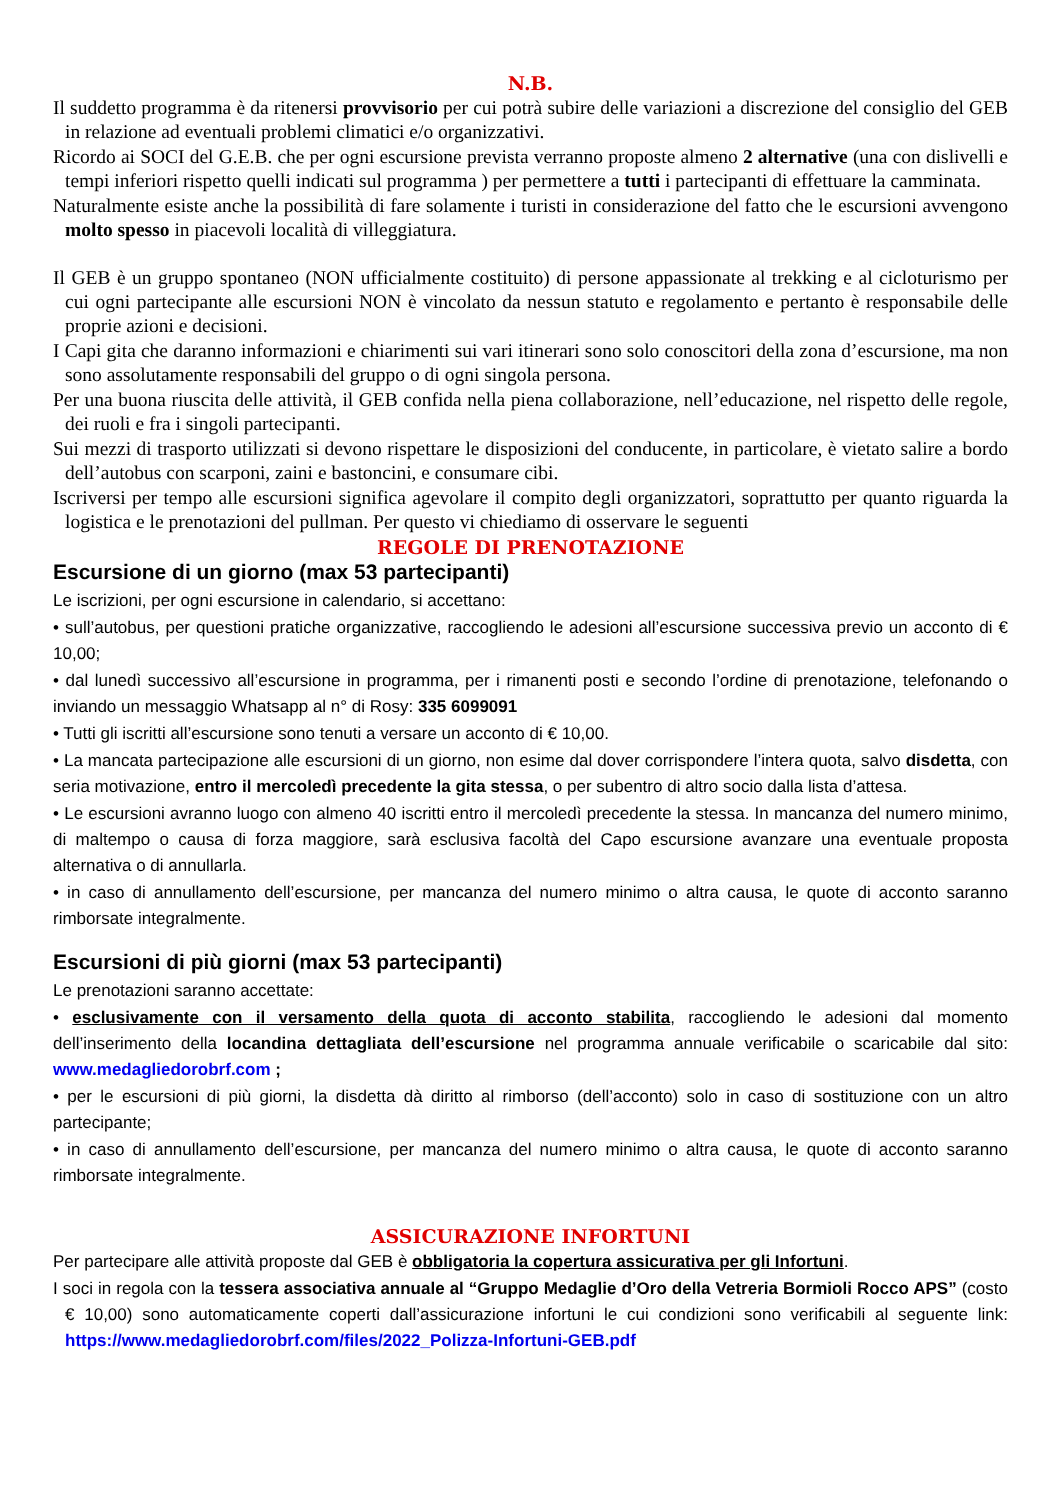N.B.
Il suddetto programma è da ritenersi provvisorio per cui potrà subire delle variazioni a discrezione del consiglio del GEB in relazione ad eventuali problemi climatici e/o organizzativi.
Ricordo ai SOCI del G.E.B. che per ogni escursione prevista verranno proposte almeno 2 alternative (una con dislivelli e tempi inferiori rispetto quelli indicati sul programma ) per permettere a tutti i partecipanti di effettuare la camminata.
Naturalmente esiste anche la possibilità di fare solamente i turisti in considerazione del fatto che le escursioni avvengono molto spesso in piacevoli località di villeggiatura.
Il GEB è un gruppo spontaneo (NON ufficialmente costituito) di persone appassionate al trekking e al cicloturismo per cui ogni partecipante alle escursioni NON è vincolato da nessun statuto e regolamento e pertanto è responsabile delle proprie azioni e decisioni.
I Capi gita che daranno informazioni e chiarimenti sui vari itinerari sono solo conoscitori della zona d’escursione, ma non sono assolutamente responsabili del gruppo o di ogni singola persona.
Per una buona riuscita delle attività, il GEB confida nella piena collaborazione, nell’educazione, nel rispetto delle regole, dei ruoli e fra i singoli partecipanti.
Sui mezzi di trasporto utilizzati si devono rispettare le disposizioni del conducente, in particolare, è vietato salire a bordo dell’autobus con scarponi, zaini e bastoncini, e consumare cibi.
Iscriversi per tempo alle escursioni significa agevolare il compito degli organizzatori, soprattutto per quanto riguarda la logistica e le prenotazioni del pullman. Per questo vi chiediamo di osservare le seguenti
REGOLE DI PRENOTAZIONE
Escursione di un giorno (max 53 partecipanti)
Le iscrizioni, per ogni escursione in calendario, si accettano:
• sull’autobus, per questioni pratiche organizzative, raccogliendo le adesioni all’escursione successiva previo un acconto di € 10,00;
• dal lunedì successivo all’escursione in programma, per i rimanenti posti e secondo l’ordine di prenotazione, telefonando o inviando un messaggio Whatsapp al n° di Rosy: 335 6099091
• Tutti gli iscritti all’escursione sono tenuti a versare un acconto di € 10,00.
• La mancata partecipazione alle escursioni di un giorno, non esime dal dover corrispondere l’intera quota, salvo disdetta, con seria motivazione, entro il mercoledì precedente la gita stessa, o per subentro di altro socio dalla lista d’attesa.
• Le escursioni avranno luogo con almeno 40 iscritti entro il mercoledì precedente la stessa. In mancanza del numero minimo, di maltempo o causa di forza maggiore, sarà esclusiva facoltà del Capo escursione avanzare una eventuale proposta alternativa o di annullarla.
• in caso di annullamento dell’escursione, per mancanza del numero minimo o altra causa, le quote di acconto saranno rimborsate integralmente.
Escursioni di più giorni (max 53 partecipanti)
Le prenotazioni saranno accettate:
• esclusivamente con il versamento della quota di acconto stabilita, raccogliendo le adesioni dal momento dell’inserimento della locandina dettagliata dell’escursione nel programma annuale verificabile o scaricabile dal sito: www.medagliedorobrf.com ;
• per le escursioni di più giorni, la disdetta dà diritto al rimborso (dell’acconto) solo in caso di sostituzione con un altro partecipante;
• in caso di annullamento dell’escursione, per mancanza del numero minimo o altra causa, le quote di acconto saranno rimborsate integralmente.
ASSICURAZIONE INFORTUNI
Per partecipare alle attività proposte dal GEB è obbligatoria la copertura assicurativa per gli Infortuni.
I soci in regola con la tessera associativa annuale al “Gruppo Medaglie d’Oro della Vetreria Bormioli Rocco APS” (costo € 10,00) sono automaticamente coperti dall’assicurazione infortuni le cui condizioni sono verificabili al seguente link: https://www.medagliedorobrf.com/files/2022_Polizza-Infortuni-GEB.pdf